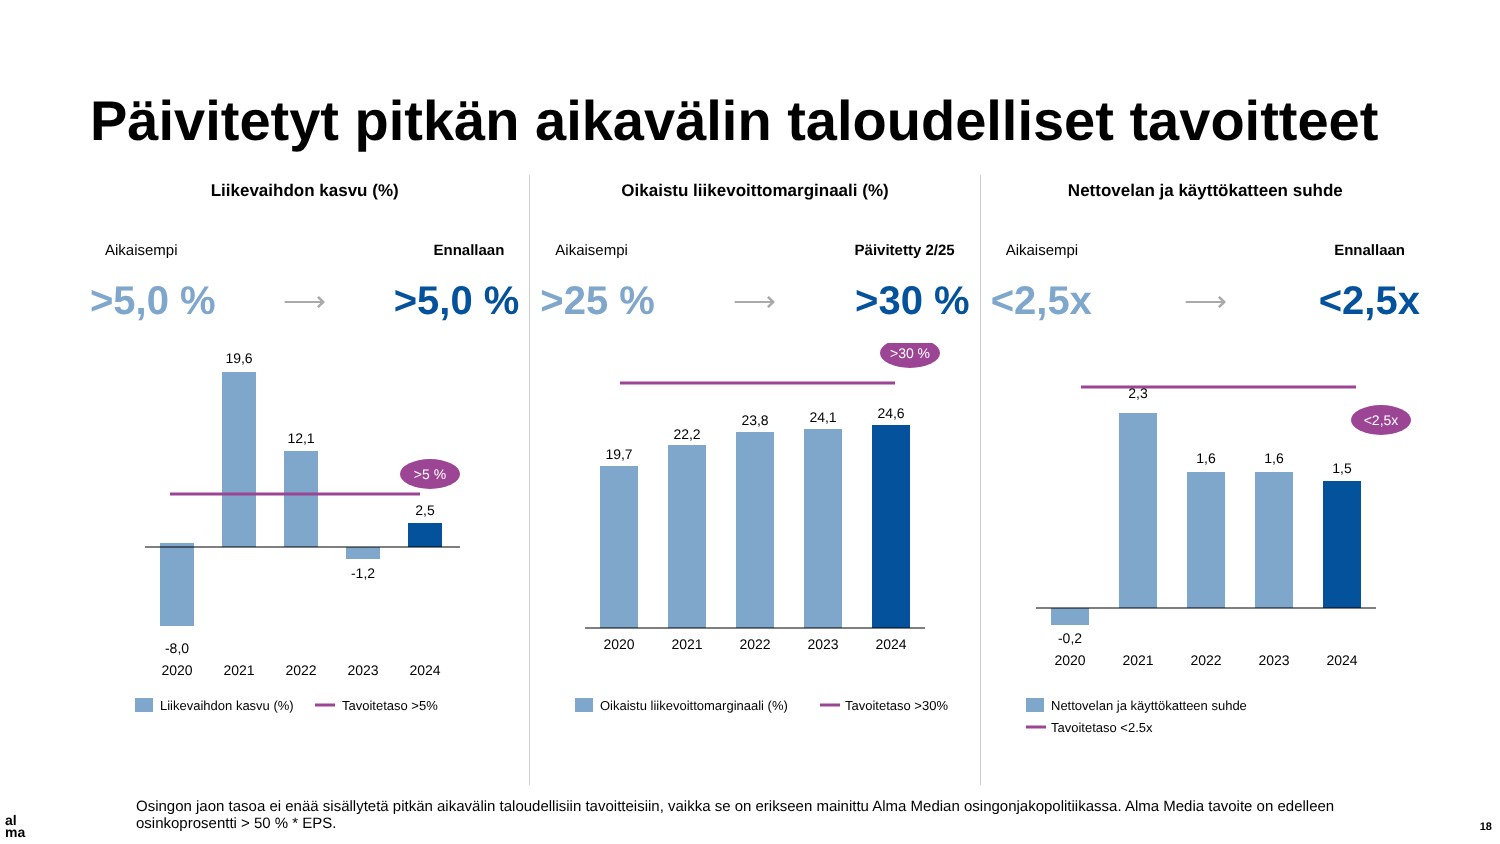Päivitetyt pitkän aikavälin taloudelliset tavoitteet
Liikevaihdon kasvu (%)
Aikaisempi Ennallaan
>5,0 % ⟶ >5,0 %
>5 %
-8,0
19,6
12,1
-1,2
2,5
2020
2021
2022
2023
2024
Liikevaihdon kasvu (%)
Tavoitetaso >5%
Oikaistu liikevoittomarginaali (%)
Aikaisempi Päivitetty 2/25
>25 % ⟶ >30 %
>30 %
19,7
22,2
23,8
24,1
24,6
2020
2021
2022
2023
2024
Oikaistu liikevoittomarginaali (%)
Tavoitetaso >30%
Nettovelan ja käyttökatteen suhde
Aikaisempi Ennallaan
<2,5x ⟶ <2,5x
<2,5x
-0,2
2,3
1,6
1,6
1,5
2020
2021
2022
2023
2024
Nettovelan ja käyttökatteen suhde
Tavoitetaso <2.5x
Osingon jaon tasoa ei enää sisällytetä pitkän aikavälin taloudellisiin tavoitteisiin, vaikka se on erikseen mainittu Alma Median osingonjakopolitiikassa. Alma Media tavoite on edelleen osinkoprosentti > 50 % * EPS.
al
ma
18